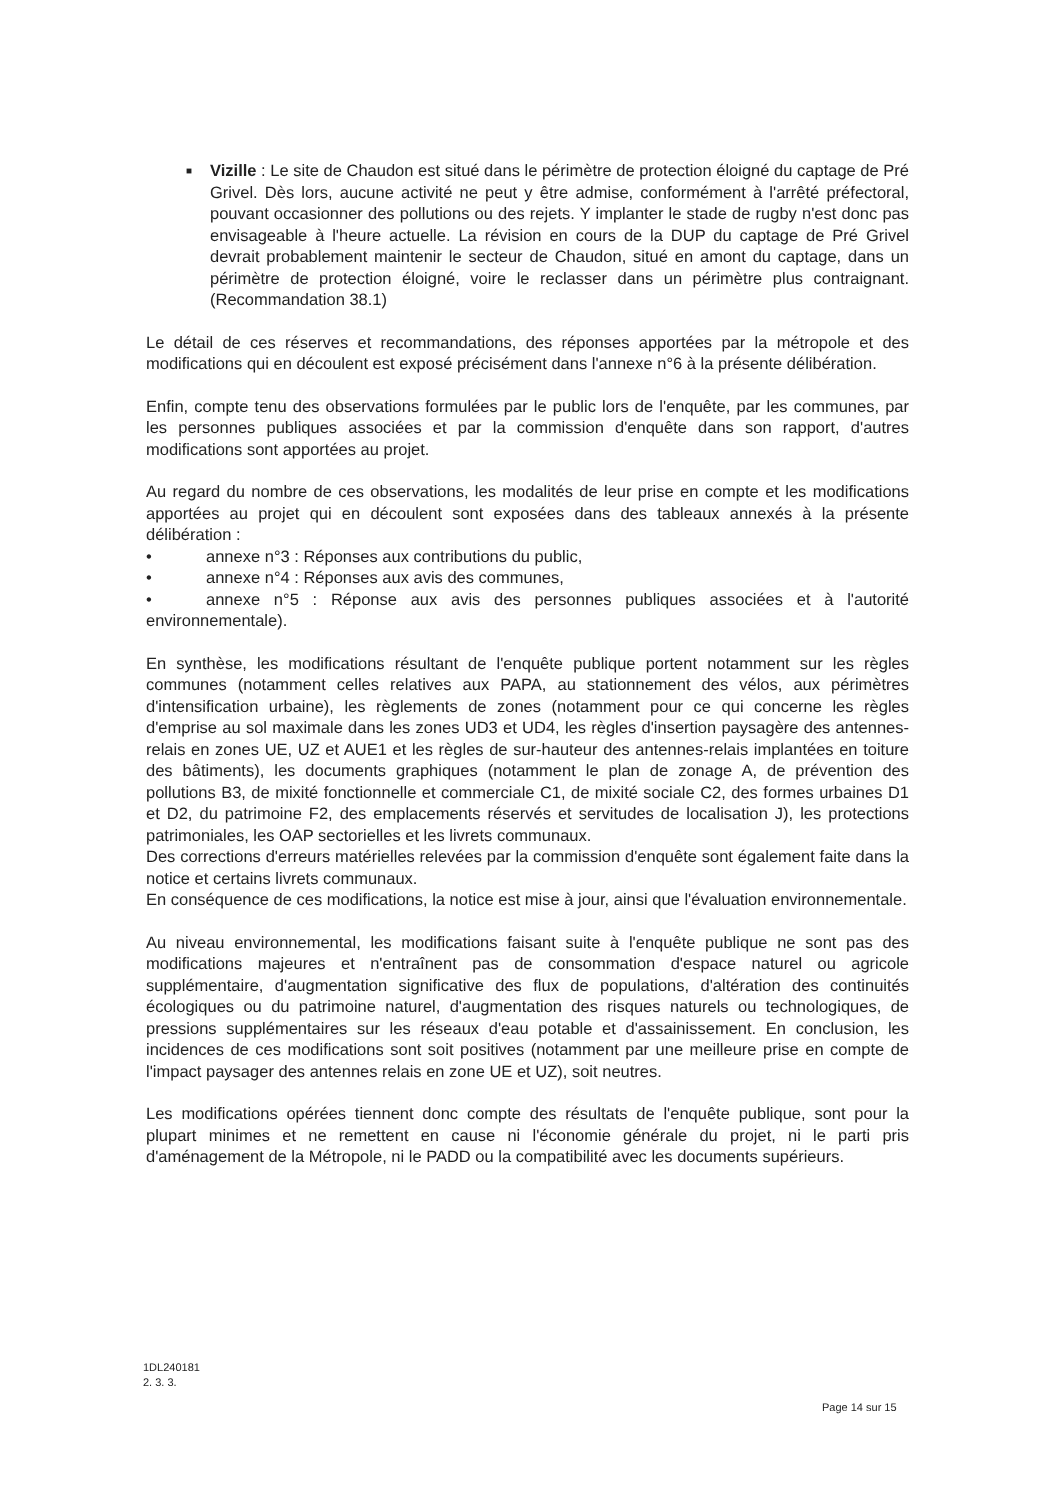■ Vizille : Le site de Chaudon est situé dans le périmètre de protection éloigné du captage de Pré Grivel. Dès lors, aucune activité ne peut y être admise, conformément à l'arrêté préfectoral, pouvant occasionner des pollutions ou des rejets. Y implanter le stade de rugby n'est donc pas envisageable à l'heure actuelle. La révision en cours de la DUP du captage de Pré Grivel devrait probablement maintenir le secteur de Chaudon, situé en amont du captage, dans un périmètre de protection éloigné, voire le reclasser dans un périmètre plus contraignant. (Recommandation 38.1)
Le détail de ces réserves et recommandations, des réponses apportées par la métropole et des modifications qui en découlent est exposé précisément dans l'annexe n°6 à la présente délibération.
Enfin, compte tenu des observations formulées par le public lors de l'enquête, par les communes, par les personnes publiques associées et par la commission d'enquête dans son rapport, d'autres modifications sont apportées au projet.
Au regard du nombre de ces observations, les modalités de leur prise en compte et les modifications apportées au projet qui en découlent sont exposées dans des tableaux annexés à la présente délibération :
• annexe n°3 : Réponses aux contributions du public,
• annexe n°4 : Réponses aux avis des communes,
• annexe n°5 : Réponse aux avis des personnes publiques associées et à l'autorité environnementale).
En synthèse, les modifications résultant de l'enquête publique portent notamment sur les règles communes (notamment celles relatives aux PAPA, au stationnement des vélos, aux périmètres d'intensification urbaine), les règlements de zones (notamment pour ce qui concerne les règles d'emprise au sol maximale dans les zones UD3 et UD4, les règles d'insertion paysagère des antennes-relais en zones UE, UZ et AUE1 et les règles de sur-hauteur des antennes-relais implantées en toiture des bâtiments), les documents graphiques (notamment le plan de zonage A, de prévention des pollutions B3, de mixité fonctionnelle et commerciale C1, de mixité sociale C2, des formes urbaines D1 et D2, du patrimoine F2, des emplacements réservés et servitudes de localisation J), les protections patrimoniales, les OAP sectorielles et les livrets communaux.
Des corrections d'erreurs matérielles relevées par la commission d'enquête sont également faite dans la notice et certains livrets communaux.
En conséquence de ces modifications, la notice est mise à jour, ainsi que l'évaluation environnementale.
Au niveau environnemental, les modifications faisant suite à l'enquête publique ne sont pas des modifications majeures et n'entraînent pas de consommation d'espace naturel ou agricole supplémentaire, d'augmentation significative des flux de populations, d'altération des continuités écologiques ou du patrimoine naturel, d'augmentation des risques naturels ou technologiques, de pressions supplémentaires sur les réseaux d'eau potable et d'assainissement. En conclusion, les incidences de ces modifications sont soit positives (notamment par une meilleure prise en compte de l'impact paysager des antennes relais en zone UE et UZ), soit neutres.
Les modifications opérées tiennent donc compte des résultats de l'enquête publique, sont pour la plupart minimes et ne remettent en cause ni l'économie générale du projet, ni le parti pris d'aménagement de la Métropole, ni le PADD ou la compatibilité avec les documents supérieurs.
1DL240181
2. 3. 3.
Page 14 sur 15